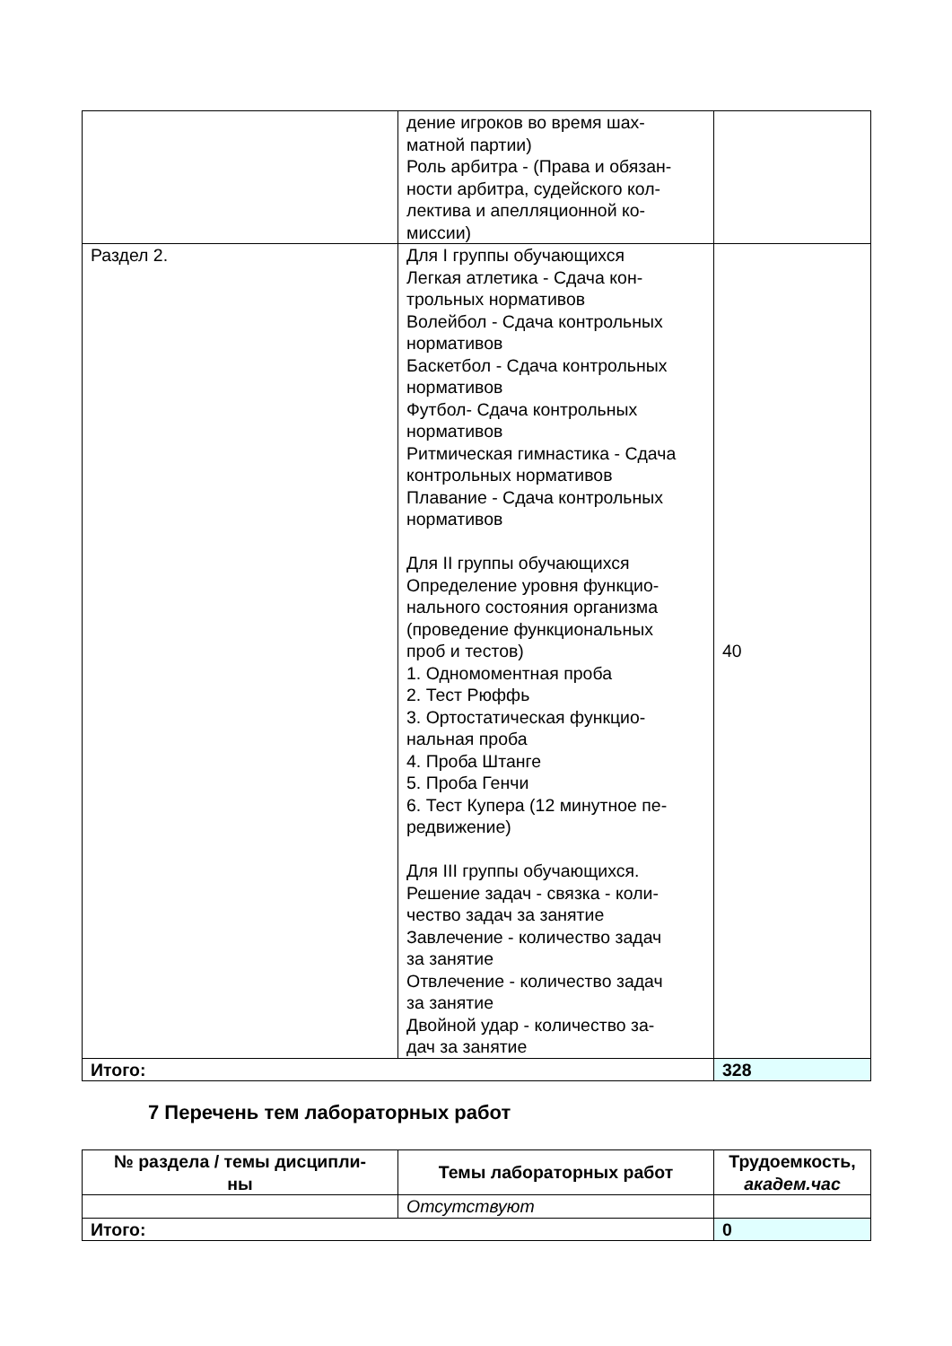| | дение игроков во время шах- матной партии) Роль арбитра - (Права и обязан- ности арбитра, судейского кол- лектива и апелляционной ко- миссии) | |
| Раздел 2. | Для I группы обучающихся Легкая атлетика - Сдача кон- трольных нормативов Волейбол - Сдача контрольных нормативов Баскетбол - Сдача контрольных нормативов Футбол- Сдача контрольных нормативов Ритмическая гимнастика - Сдача контрольных нормативов Плавание - Сдача контрольных нормативов Для II группы обучающихся Определение уровня функцио- нального состояния организма (проведение функциональных проб и тестов) 1. Одномоментная проба 2. Тест Рюффь 3. Ортостатическая функцио- нальная проба 4. Проба Штанге 5. Проба Генчи 6. Тест Купера (12 минутное пе- редвижение) Для III группы обучающихся. Решение задач - связка - коли- чество задач за занятие Завлечение - количество задач за занятие Отвлечение - количество задач за занятие Двойной удар - количество за- дач за занятие | 40 |
| Итого: | | 328 |
7 Перечень тем лабораторных работ
| № раздела / темы дисципли- ны | Темы лабораторных работ | Трудоемкость, академ.час |
| --- | --- | --- |
| | Отсутствуют | |
| Итого: | | 0 |